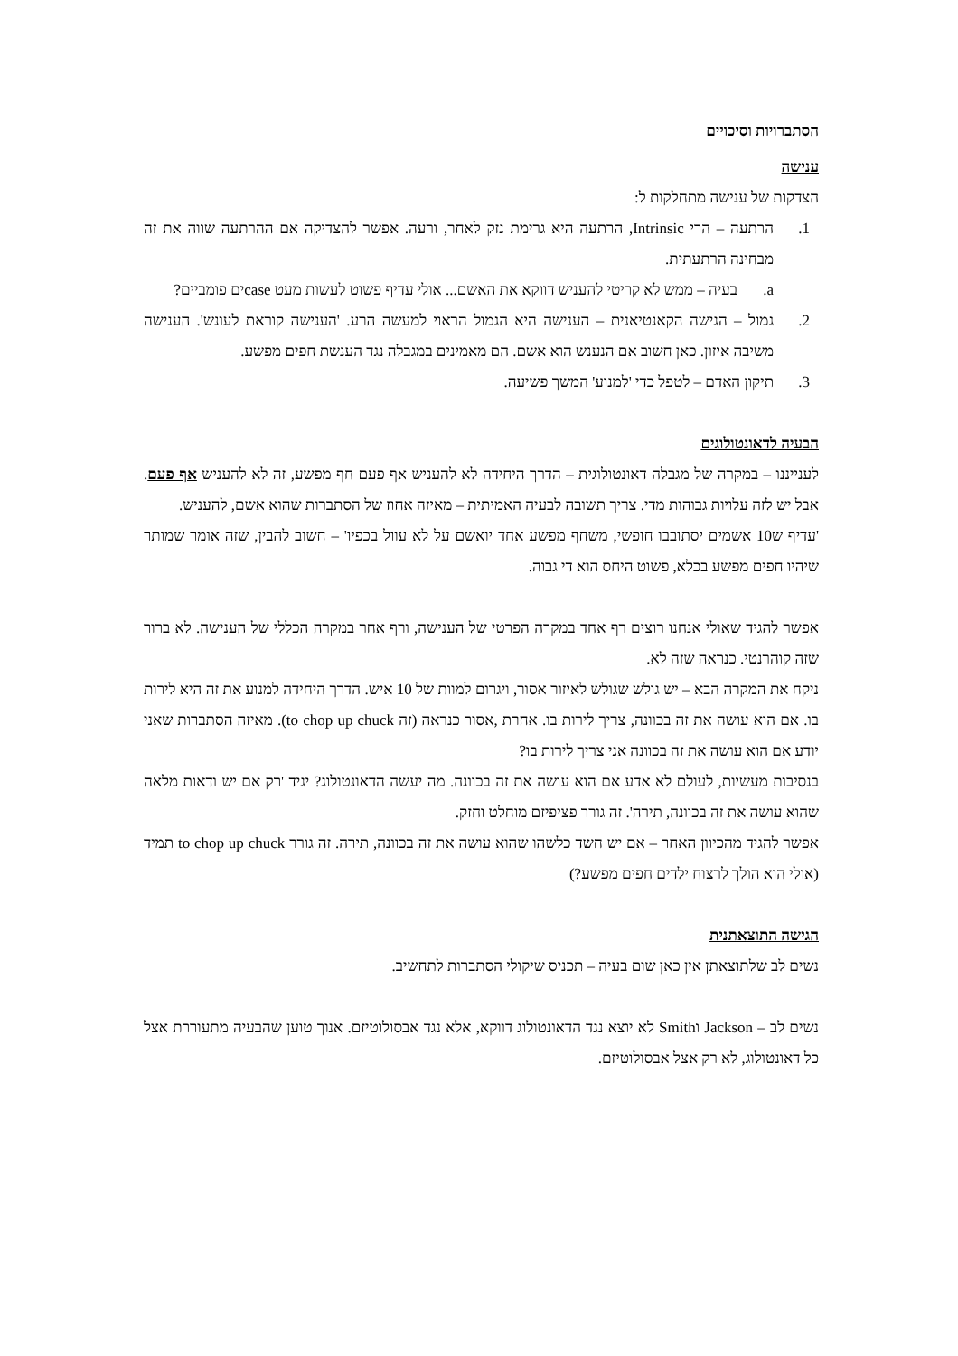הסתברויות וסיכויים
ענישה
הצדקות של ענישה מתחלקות ל:
1. הרתעה – הרי Intrinsic, הרתעה היא גרימת נזק לאחר, ורעה. אפשר להצדיקה אם ההרתעה שווה את זה מבחינה הרתעתית.
a. בעיה – ממש לא קריטי להעניש דווקא את האשם... אולי עדיף פשוט לעשות מעט caseים פומביים?
2. גמול – הגישה הקאנטיאנית – הענישה היא הגמול הראוי למעשה הרע. 'הענישה קוראת לעונש'. הענישה משיבה איזון. כאן חשוב אם הנענש הוא אשם. הם מאמינים במגבלה נגד הענשת חפים מפשע.
3. תיקון האדם – לטפל כדי 'למנוע' המשך פשיעה.
הבעיה לדאונטולוגים
לענייננו – במקרה של מגבלה דאונטולוגית – הדרך היחידה לא להעניש אף פעם חף מפשע, זה לא להעניש אף פעם. אבל יש לזה עלויות גבוהות מדי. צריך תשובה לבעיה האמיתית – מאיזה אחוז של הסתברות שהוא אשם, להעניש.
'עדיף ש10 אשמים יסתובבו חופשי, משחף מפשע אחד יואשם על לא עוול בכפיו' – חשוב להבין, שזה אומר שמותר שיהיו חפים מפשע בכלא, פשוט היחס הוא די גבוה.
אפשר להגיד שאולי אנחנו רוצים רף אחד במקרה הפרטי של הענישה, ורף אחר במקרה הכללי של הענישה. לא ברור שזה קוהרנטי. כנראה שזה לא.
ניקח את המקרה הבא – יש גולש שגולש לאיזור אסור, ויגרום למוות של 10 איש. הדרך היחידה למנוע את זה היא לירות בו. אם הוא עושה את זה בכוונה, צריך לירות בו. אחרת ,אסור כנראה (זה to chop up chuck). מאיזה הסתברות שאני יודע אם הוא עושה את זה בכוונה אני צריך לירות בו?
בנסיבות מעשיות, לעולם לא אדע אם הוא עושה את זה בכוונה. מה יעשה הדאונטולוג? יגיד 'רק אם יש ודאות מלאה שהוא עושה את זה בכוונה, תירה'. זה גורר פציפיזם מוחלט וחזק.
אפשר להגיד מהכיוון האחר – אם יש חשד כלשהו שהוא עושה את זה בכוונה, תירה. זה גורר to chop up chuck תמיד (אולי הוא הולך לרצוח ילדים חפים מפשע?)
הגישה התוצאתנית
נשים לב שלתוצאתן אין כאן שום בעיה – תכניס שיקולי הסתברות לתחשיב.
נשים לב – Jackson וSmith לא יוצא נגד הדאונטולוג דווקא, אלא נגד אבסולוטיזם. אנוך טוען שהבעיה מתעוררת אצל כל דאונטולוג, לא רק אצל אבסולוטיזם.